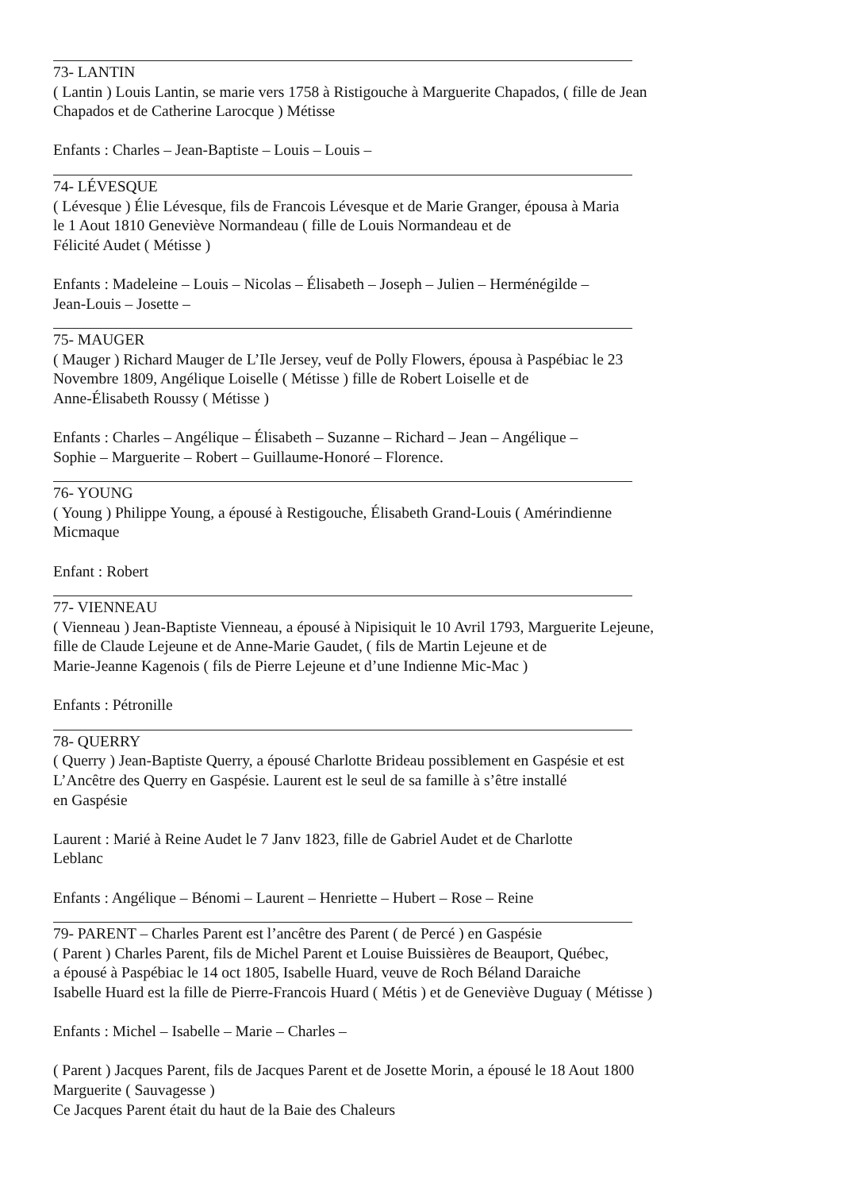73- LANTIN
( Lantin ) Louis Lantin, se marie vers 1758 à Ristigouche à Marguerite Chapados, ( fille de Jean
Chapados et de Catherine Larocque ) Métisse
Enfants : Charles – Jean-Baptiste – Louis – Louis –
74- LÉVESQUE
( Lévesque ) Élie Lévesque, fils de Francois Lévesque et de Marie Granger, épousa à Maria
le 1 Aout 1810 Geneviève Normandeau ( fille de Louis Normandeau et de
Félicité Audet ( Métisse )
Enfants : Madeleine – Louis – Nicolas – Élisabeth – Joseph – Julien – Herménégilde –
Jean-Louis – Josette –
75- MAUGER
( Mauger ) Richard Mauger de L’Ile Jersey, veuf de Polly Flowers, épousa à Paspébiac le 23
Novembre 1809, Angélique Loiselle ( Métisse ) fille de Robert Loiselle et de
Anne-Élisabeth Roussy ( Métisse )
Enfants : Charles – Angélique – Élisabeth – Suzanne – Richard – Jean – Angélique –
Sophie – Marguerite – Robert – Guillaume-Honoré – Florence.
76- YOUNG
( Young ) Philippe Young, a épousé à Restigouche, Élisabeth Grand-Louis ( Amérindienne
Micmaque
Enfant : Robert
77- VIENNEAU
( Vienneau ) Jean-Baptiste Vienneau, a épousé à Nipisiquit le 10 Avril 1793, Marguerite Lejeune,
fille de Claude Lejeune et de Anne-Marie Gaudet, ( fils de Martin Lejeune et de
Marie-Jeanne Kagenois ( fils de Pierre Lejeune et d’une Indienne Mic-Mac )
Enfants : Pétronille
78- QUERRY
( Querry ) Jean-Baptiste Querry, a épousé Charlotte Brideau possiblement en Gaspésie et est
L’Ancêtre des Querry en Gaspésie. Laurent est le seul de sa famille à s’être installé
en Gaspésie
Laurent : Marié à Reine Audet le 7 Janv 1823, fille de Gabriel Audet et de Charlotte
Leblanc
Enfants : Angélique – Bénomi – Laurent – Henriette – Hubert – Rose – Reine
79- PARENT – Charles Parent est l’ancêtre des Parent ( de Percé ) en Gaspésie
( Parent ) Charles Parent, fils de Michel Parent et Louise Buissières de Beauport, Québec,
a épousé à Paspébiac le 14 oct 1805, Isabelle Huard, veuve de Roch Béland Daraiche
Isabelle Huard est la fille de Pierre-Francois Huard ( Métis ) et de Geneviève Duguay ( Métisse )
Enfants : Michel – Isabelle – Marie – Charles –
( Parent ) Jacques Parent, fils de Jacques Parent et de Josette Morin, a épousé le 18 Aout 1800
Marguerite ( Sauvagesse )
Ce Jacques Parent était du haut de la Baie des Chaleurs